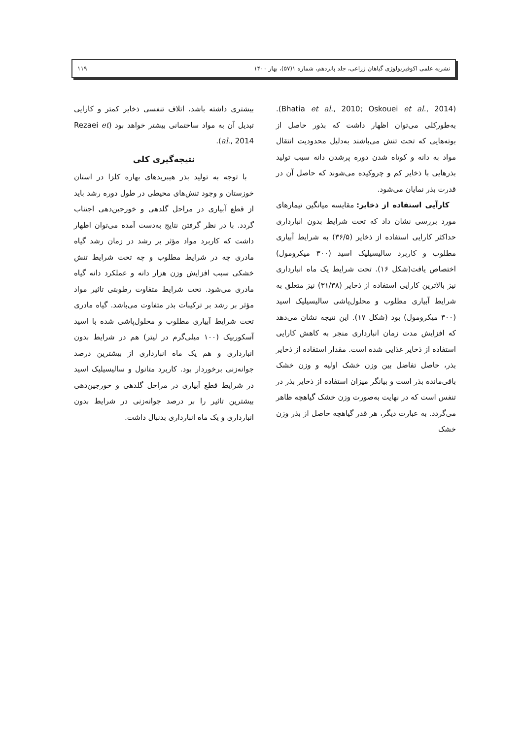نشریه علمی اکوفیزیولوژی گیاهان زراعی، جلد پانزدهم، شماره ۱(۵۷)، بهار ۱۴۰۰ ۱۱۹
(Bhatia et al., 2010; Oskouei et al., 2014). به‌طورکلی می‌توان اظهار داشت که بذور حاصل از بوته‌هایی که تحت تنش می‌باشند به‌دلیل محدودیت انتقال مواد به دانه و کوتاه شدن دوره پرشدن دانه سبب تولید بذرهایی با ذخایر کم و چروکیده می‌شوند که حاصل آن در قدرت بذر نمایان می‌شود.
کارآیی استفاده از ذخایر: مقایسه میانگین تیمارهای مورد بررسی نشان داد که تحت شرایط بدون انبارداری حداکثر کارایی استفاده از ذخایر (۳۶/۵) به شرایط آبیاری مطلوب و کاربرد سالیسیلیک اسید (۳۰۰ میکرومول) اختصاص یافت(شکل ۱۶). تحت شرایط یک ماه انبارداری نیز بالاترین کارایی استفاده از ذخایر (۳۱/۳۸) نیز متعلق به شرایط آبیاری مطلوب و محلول‌پاشی سالیسیلیک اسید (۳۰۰ میکرومول) بود (شکل ۱۷). این نتیجه نشان می‌دهد که افزایش مدت زمان انبارداری منجر به کاهش کارایی استفاده از ذخایر غذایی شده است. مقدار استفاده از ذخایر بذر، حاصل تفاضل بین وزن خشک اولیه و وزن خشک باقی‌مانده بذر است و بیانگر میزان استفاده از ذخایر بذر در تنفس است که در نهایت به‌صورت وزن خشک گیاهچه ظاهر می‌گردد. به عبارت دیگر، هر قدر گیاهچه حاصل از بذر وزن خشک
بیشتری داشته باشد، اتلاف تنفسی ذخایر کمتر و کارایی تبدیل آن به مواد ساختمانی بیشتر خواهد بود (Rezaei et al., 2014).
نتیجه‌گیری کلی
با توجه به تولید بذر هیبریدهای بهاره کلزا در استان خوزستان و وجود تنش‌های محیطی در طول دوره رشد باید از قطع آبیاری در مراحل گلدهی و خورجین‌دهی اجتناب گردد. با در نظر گرفتن نتایج به‌دست آمده می‌توان اظهار داشت که کاربرد مواد مؤثر بر رشد در زمان رشد گیاه مادری چه در شرایط مطلوب و چه تحت شرایط تنش خشکی سبب افزایش وزن هزار دانه و عملکرد دانه گیاه مادری می‌شود. تحت شرایط متفاوت رطوبتی تاثیر مواد مؤثر بر رشد بر ترکیبات بذر متفاوت می‌باشد. گیاه مادری تحت شرایط آبیاری مطلوب و محلول‌پاشی شده با اسید آسکوربیک (۱۰۰ میلی‌گرم در لیتر) هم در شرایط بدون انبارداری و هم یک ماه انبارداری از بیشترین درصد جوانه‌زنی برخوردار بود. کاربرد متانول و سالیسیلیک اسید در شرایط قطع آبیاری در مراحل گلدهی و خورجین‌دهی بیشترین تاثیر را بر درصد جوانه‌زنی در شرایط بدون انبارداری و یک ماه انبارداری بدنبال داشت.